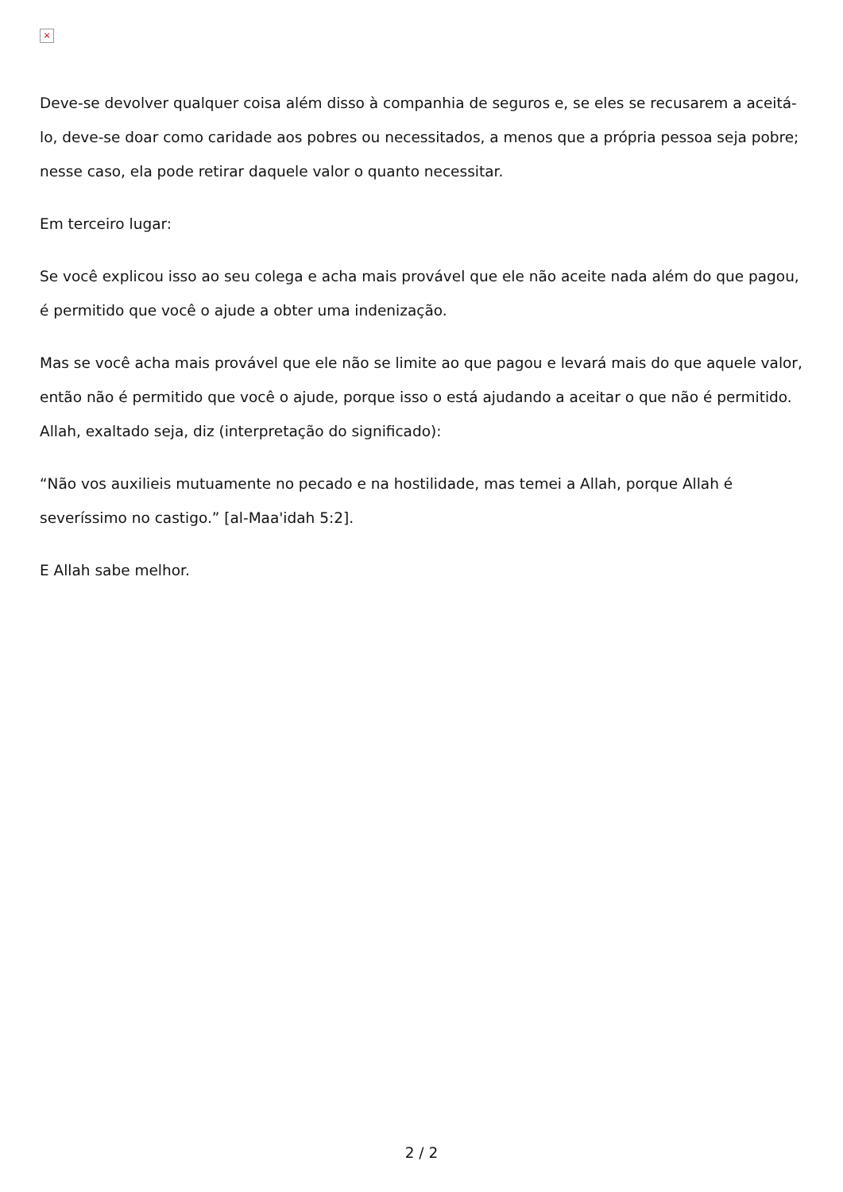×
Deve-se devolver qualquer coisa além disso à companhia de seguros e, se eles se recusarem a aceitá-lo, deve-se doar como caridade aos pobres ou necessitados, a menos que a própria pessoa seja pobre; nesse caso, ela pode retirar daquele valor o quanto necessitar.
Em terceiro lugar:
Se você explicou isso ao seu colega e acha mais provável que ele não aceite nada além do que pagou, é permitido que você o ajude a obter uma indenização.
Mas se você acha mais provável que ele não se limite ao que pagou e levará mais do que aquele valor, então não é permitido que você o ajude, porque isso o está ajudando a aceitar o que não é permitido. Allah, exaltado seja, diz (interpretação do significado):
“Não vos auxilieis mutuamente no pecado e na hostilidade, mas temei a Allah, porque Allah é severíssimo no castigo.” [al-Maa'idah 5:2].
E Allah sabe melhor.
2 / 2